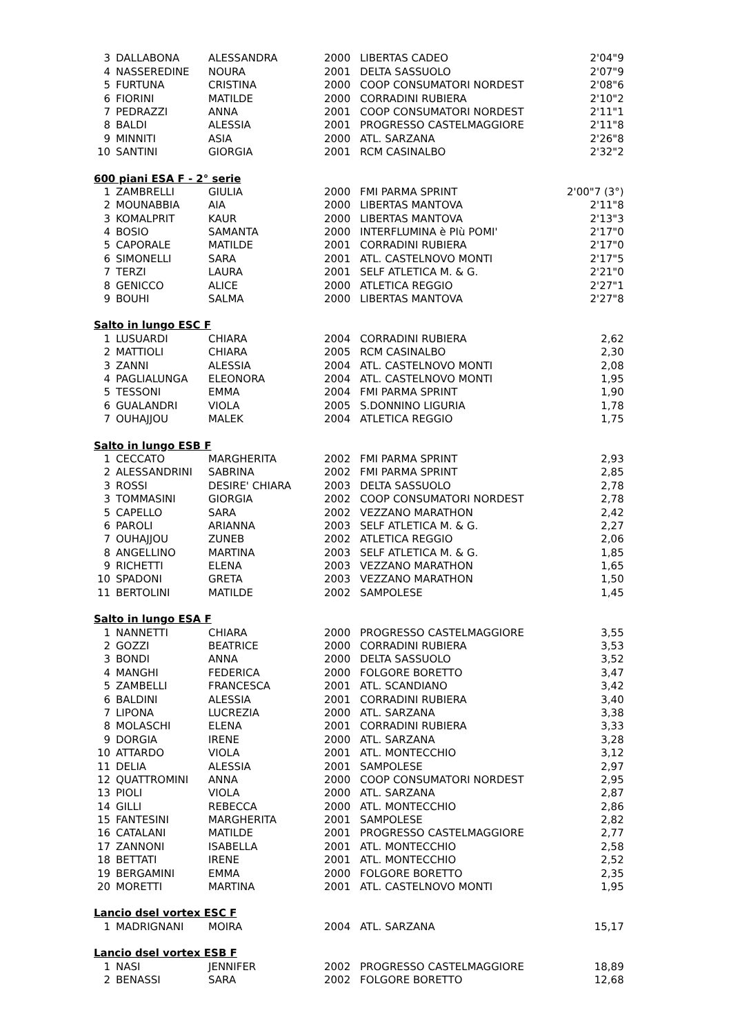| 3 | DALLABONA | ALESSANDRA | 2000 | LIBERTAS CADEO | 2'04"9 |
| 4 | NASSEREDINE | NOURA | 2001 | DELTA SASSUOLO | 2'07"9 |
| 5 | FURTUNA | CRISTINA | 2000 | COOP CONSUMATORI NORDEST | 2'08"6 |
| 6 | FIORINI | MATILDE | 2000 | CORRADINI RUBIERA | 2'10"2 |
| 7 | PEDRAZZI | ANNA | 2001 | COOP CONSUMATORI NORDEST | 2'11"1 |
| 8 | BALDI | ALESSIA | 2001 | PROGRESSO CASTELMAGGIORE | 2'11"8 |
| 9 | MINNITI | ASIA | 2000 | ATL. SARZANA | 2'26"8 |
| 10 | SANTINI | GIORGIA | 2001 | RCM CASINALBO | 2'32"2 |
| 600 piani ESA F - 2° serie | | | | | |
| 1 | ZAMBRELLI | GIULIA | 2000 | FMI PARMA SPRINT | 2'00"7 (3°) |
| 2 | MOUNABBIA | AIA | 2000 | LIBERTAS MANTOVA | 2'11"8 |
| 3 | KOMALPRIT | KAUR | 2000 | LIBERTAS MANTOVA | 2'13"3 |
| 4 | BOSIO | SAMANTA | 2000 | INTERFLUMINA è PIù POMI' | 2'17"0 |
| 5 | CAPORALE | MATILDE | 2001 | CORRADINI RUBIERA | 2'17"0 |
| 6 | SIMONELLI | SARA | 2001 | ATL. CASTELNOVO MONTI | 2'17"5 |
| 7 | TERZI | LAURA | 2001 | SELF ATLETICA M. & G. | 2'21"0 |
| 8 | GENICCO | ALICE | 2000 | ATLETICA REGGIO | 2'27"1 |
| 9 | BOUHI | SALMA | 2000 | LIBERTAS MANTOVA | 2'27"8 |
| Salto in lungo ESC F | | | | | |
| 1 | LUSUARDI | CHIARA | 2004 | CORRADINI RUBIERA | 2,62 |
| 2 | MATTIOLI | CHIARA | 2005 | RCM CASINALBO | 2,30 |
| 3 | ZANNI | ALESSIA | 2004 | ATL. CASTELNOVO MONTI | 2,08 |
| 4 | PAGLIALUNGA | ELEONORA | 2004 | ATL. CASTELNOVO MONTI | 1,95 |
| 5 | TESSONI | EMMA | 2004 | FMI PARMA SPRINT | 1,90 |
| 6 | GUALANDRI | VIOLA | 2005 | S.DONNINO LIGURIA | 1,78 |
| 7 | OUHAJJOU | MALEK | 2004 | ATLETICA REGGIO | 1,75 |
| Salto in lungo ESB F | | | | | |
| 1 | CECCATO | MARGHERITA | 2002 | FMI PARMA SPRINT | 2,93 |
| 2 | ALESSANDRINI | SABRINA | 2002 | FMI PARMA SPRINT | 2,85 |
| 3 | ROSSI | DESIRE' CHIARA | 2003 | DELTA SASSUOLO | 2,78 |
| 3 | TOMMASINI | GIORGIA | 2002 | COOP CONSUMATORI NORDEST | 2,78 |
| 5 | CAPELLO | SARA | 2002 | VEZZANO MARATHON | 2,42 |
| 6 | PAROLI | ARIANNA | 2003 | SELF ATLETICA M. & G. | 2,27 |
| 7 | OUHAJJOU | ZUNEB | 2002 | ATLETICA REGGIO | 2,06 |
| 8 | ANGELLINO | MARTINA | 2003 | SELF ATLETICA M. & G. | 1,85 |
| 9 | RICHETTI | ELENA | 2003 | VEZZANO MARATHON | 1,65 |
| 10 | SPADONI | GRETA | 2003 | VEZZANO MARATHON | 1,50 |
| 11 | BERTOLINI | MATILDE | 2002 | SAMPOLESE | 1,45 |
| Salto in lungo ESA F | | | | | |
| 1 | NANNETTI | CHIARA | 2000 | PROGRESSO CASTELMAGGIORE | 3,55 |
| 2 | GOZZI | BEATRICE | 2000 | CORRADINI RUBIERA | 3,53 |
| 3 | BONDI | ANNA | 2000 | DELTA SASSUOLO | 3,52 |
| 4 | MANGHI | FEDERICA | 2000 | FOLGORE BORETTO | 3,47 |
| 5 | ZAMBELLI | FRANCESCA | 2001 | ATL. SCANDIANO | 3,42 |
| 6 | BALDINI | ALESSIA | 2001 | CORRADINI RUBIERA | 3,40 |
| 7 | LIPONA | LUCREZIA | 2000 | ATL. SARZANA | 3,38 |
| 8 | MOLASCHI | ELENA | 2001 | CORRADINI RUBIERA | 3,33 |
| 9 | DORGIA | IRENE | 2000 | ATL. SARZANA | 3,28 |
| 10 | ATTARDO | VIOLA | 2001 | ATL. MONTECCHIO | 3,12 |
| 11 | DELIA | ALESSIA | 2001 | SAMPOLESE | 2,97 |
| 12 | QUATTROMINI | ANNA | 2000 | COOP CONSUMATORI NORDEST | 2,95 |
| 13 | PIOLI | VIOLA | 2000 | ATL. SARZANA | 2,87 |
| 14 | GILLI | REBECCA | 2000 | ATL. MONTECCHIO | 2,86 |
| 15 | FANTESINI | MARGHERITA | 2001 | SAMPOLESE | 2,82 |
| 16 | CATALANI | MATILDE | 2001 | PROGRESSO CASTELMAGGIORE | 2,77 |
| 17 | ZANNONI | ISABELLA | 2001 | ATL. MONTECCHIO | 2,58 |
| 18 | BETTATI | IRENE | 2001 | ATL. MONTECCHIO | 2,52 |
| 19 | BERGAMINI | EMMA | 2000 | FOLGORE BORETTO | 2,35 |
| 20 | MORETTI | MARTINA | 2001 | ATL. CASTELNOVO MONTI | 1,95 |
| Lancio dsel vortex ESC F | | | | | |
| 1 | MADRIGNANI | MOIRA | 2004 | ATL. SARZANA | 15,17 |
| Lancio dsel vortex ESB F | | | | | |
| 1 | NASI | JENNIFER | 2002 | PROGRESSO CASTELMAGGIORE | 18,89 |
| 2 | BENASSI | SARA | 2002 | FOLGORE BORETTO | 12,68 |